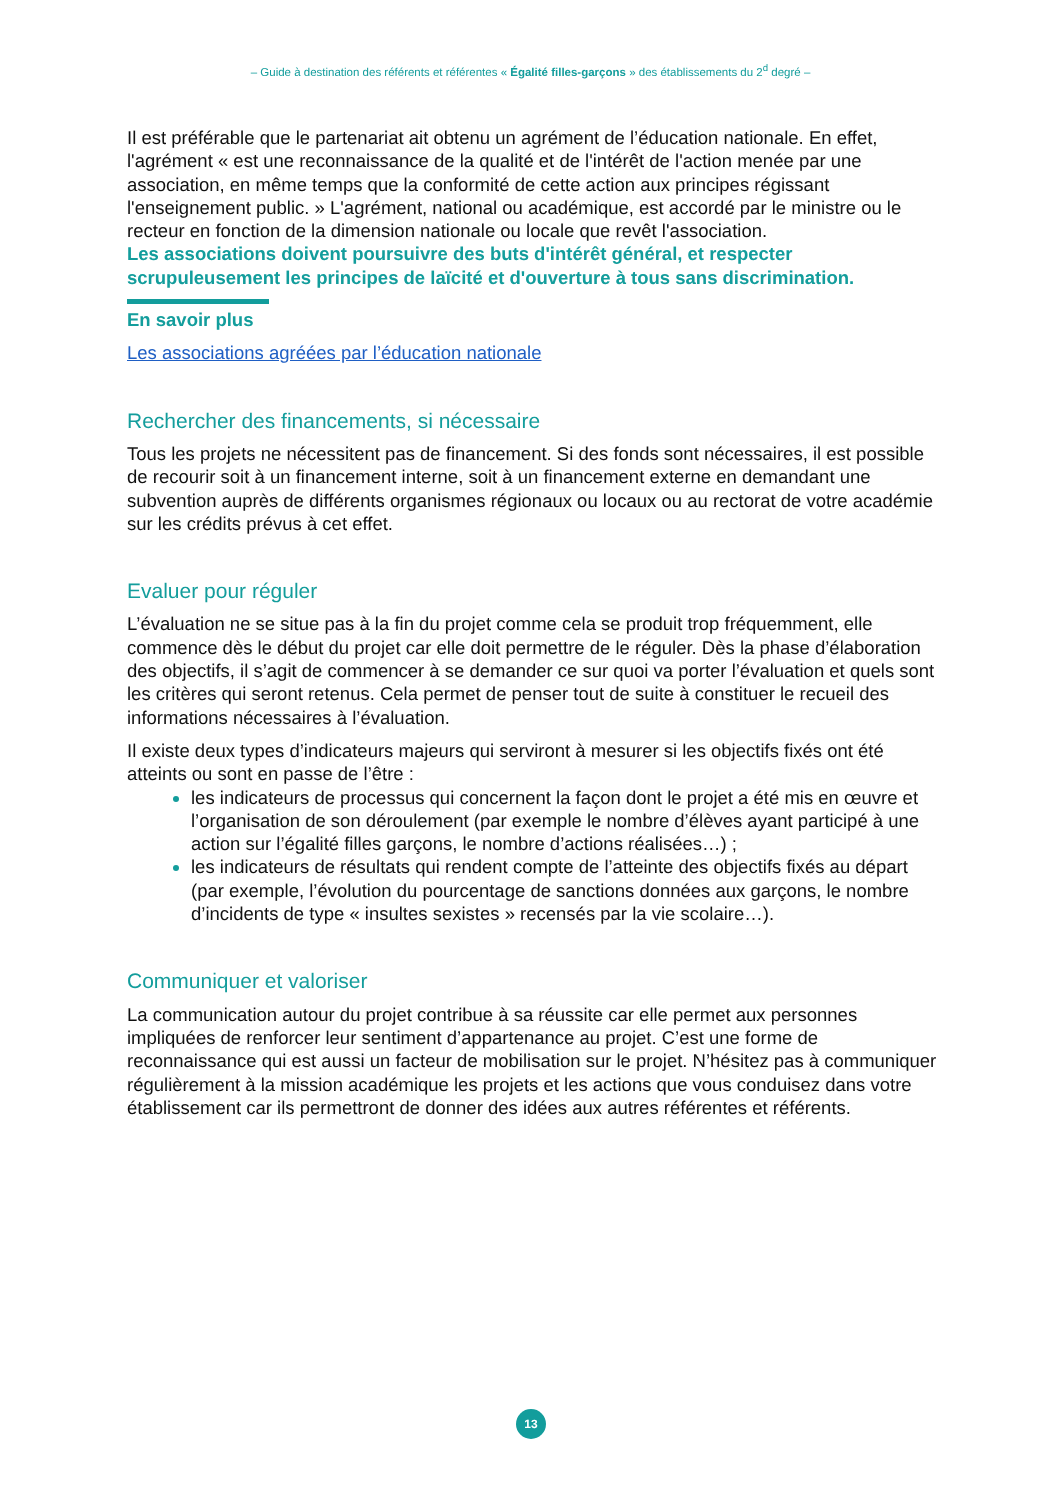– Guide à destination des référents et référentes « Égalité filles-garçons » des établissements du 2<sup>d</sup> degré –
Il est préférable que le partenariat ait obtenu un agrément de l’éducation nationale. En effet, l'agrément « est une reconnaissance de la qualité et de l'intérêt de l'action menée par une association, en même temps que la conformité de cette action aux principes régissant l'enseignement public. » L'agrément, national ou académique, est accordé par le ministre ou le recteur en fonction de la dimension nationale ou locale que revêt l'association.
Les associations doivent poursuivre des buts d'intérêt général, et respecter scrupuleusement les principes de laïcité et d'ouverture à tous sans discrimination.
En savoir plus
Les associations agréées par l’éducation nationale
Rechercher des financements, si nécessaire
Tous les projets ne nécessitent pas de financement. Si des fonds sont nécessaires, il est possible de recourir soit à un financement interne, soit à un financement externe en demandant une subvention auprès de différents organismes régionaux ou locaux ou au rectorat de votre académie sur les crédits prévus à cet effet.
Evaluer pour réguler
L’évaluation ne se situe pas à la fin du projet comme cela se produit trop fréquemment, elle commence dès le début du projet car elle doit permettre de le réguler. Dès la phase d’élaboration des objectifs, il s’agit de commencer à se demander ce sur quoi va porter l’évaluation et quels sont les critères qui seront retenus. Cela permet de penser tout de suite à constituer le recueil des informations nécessaires à l’évaluation.
Il existe deux types d’indicateurs majeurs qui serviront à mesurer si les objectifs fixés ont été atteints ou sont en passe de l’être :
les indicateurs de processus qui concernent la façon dont le projet a été mis en œuvre et l’organisation de son déroulement (par exemple le nombre d’élèves ayant participé à une action sur l’égalité filles garçons, le nombre d’actions réalisées…) ;
les indicateurs de résultats qui rendent compte de l’atteinte des objectifs fixés au départ (par exemple, l’évolution du pourcentage de sanctions données aux garçons, le nombre d’incidents de type « insultes sexistes » recensés par la vie scolaire…).
Communiquer et valoriser
La communication autour du projet contribue à sa réussite car elle permet aux personnes impliquées de renforcer leur sentiment d’appartenance au projet. C’est une forme de reconnaissance qui est aussi un facteur de mobilisation sur le projet. N’hésitez pas à communiquer régulièrement à la mission académique les projets et les actions que vous conduisez dans votre établissement car ils permettront de donner des idées aux autres référentes et référents.
13